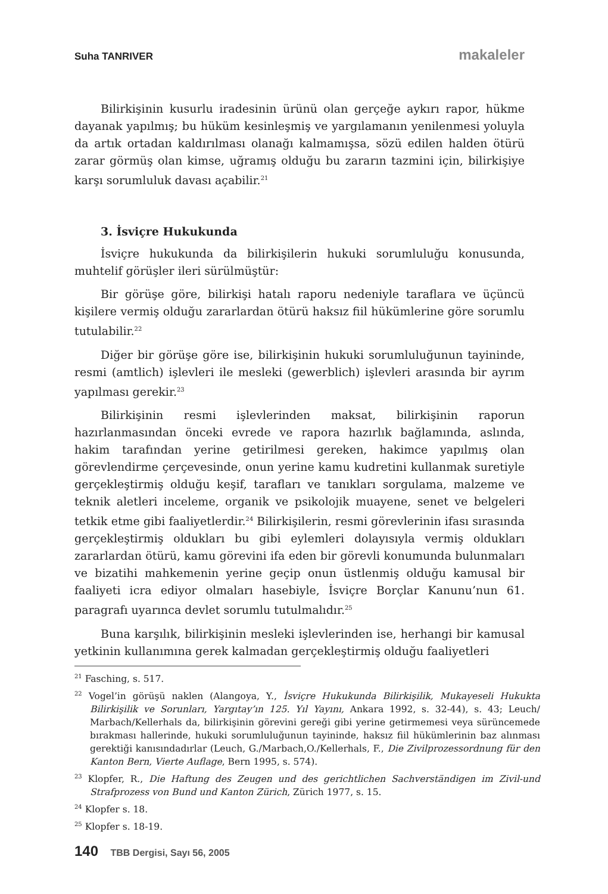Suha TANRIVER makaleler
Bilirkişinin kusurlu iradesinin ürünü olan gerçeğe aykırı rapor, hükme dayanak yapılmış; bu hüküm kesinleşmiş ve yargılamanın yenilenmesi yoluyla da artık ortadan kaldırılması olanağı kalmamışsa, sözü edilen halden ötürü zarar görmüş olan kimse, uğramış olduğu bu zararın tazmini için, bilirkişiye karşı sorumluluk davası açabilir.<sup>21</sup>
3. İsviçre Hukukunda
İsviçre hukukunda da bilirkişilerin hukuki sorumluluğu konusunda, muhtelif görüşler ileri sürülmüştür:
Bir görüşe göre, bilirkişi hatalı raporu nedeniyle taraflara ve üçüncü kişilere vermiş olduğu zararlardan ötürü haksız fiil hükümlerine göre sorumlu tutulabilir.<sup>22</sup>
Diğer bir görüşe göre ise, bilirkişinin hukuki sorumluluğunun tayininde, resmi (amtlich) işlevleri ile mesleki (gewerblich) işlevleri arasında bir ayrım yapılması gerekir.<sup>23</sup>
Bilirkişinin resmi işlevlerinden maksat, bilirkişinin raporun hazırlanmasından önceki evrede ve rapora hazırlık bağlamında, aslında, hakim tarafından yerine getirilmesi gereken, hakimce yapılmış olan görevlendirme çerçevesinde, onun yerine kamu kudretini kullanmak suretiyle gerçekleştirmiş olduğu keşif, tarafları ve tanıkları sorgulama, malzeme ve teknik aletleri inceleme, organik ve psikolojik muayene, senet ve belgeleri tetkik etme gibi faaliyetlerdir.<sup>24</sup> Bilirkişilerin, resmi görevlerinin ifası sırasında gerçekleştirmiş oldukları bu gibi eylemleri dolayısıyla vermiş oldukları zararlardan ötürü, kamu görevini ifa eden bir görevli konumunda bulunmaları ve bizatihi mahkemenin yerine geçip onun üstlenmiş olduğu kamusal bir faaliyeti icra ediyor olmaları hasebiyle, İsviçre Borçlar Kanunu’nun 61. paragrafı uyarınca devlet sorumlu tutulmalıdır.<sup>25</sup>
Buna karşılık, bilirkişinin mesleki işlevlerinden ise, herhangi bir kamusal yetkinin kullanımına gerek kalmadan gerçekleştirmiş olduğu faaliyetleri
<sup>21</sup> Fasching, s. 517.
<sup>22</sup> Vogel’in görüşü naklen (Alangoya, Y., İsviçre Hukukunda Bilirkişilik, Mukayeseli Hukukta Bilirkişilik ve Sorunları, Yargıtay’ın 125. Yıl Yayını, Ankara 1992, s. 32-44), s. 43; Leuch/ Marbach/Kellerhals da, bilirkişinin görevini gereği gibi yerine getirmemesi veya sürüncemede bırakması hallerinde, hukuki sorumluluğunun tayininde, haksız fiil hükümlerinin baz alınması gerektiği kanısındadırlar (Leuch, G./Marbach,O./Kellerhals, F., Die Zivilprozessordnung für den Kanton Bern, Vierte Auflage, Bern 1995, s. 574).
<sup>23</sup> Klopfer, R., Die Haftung des Zeugen und des gerichtlichen Sachverständigen im Zivil-und Strafprozess von Bund und Kanton Zürich, Zürich 1977, s. 15.
<sup>24</sup> Klopfer s. 18.
<sup>25</sup> Klopfer s. 18-19.
140 TBB Dergisi, Sayı 56, 2005